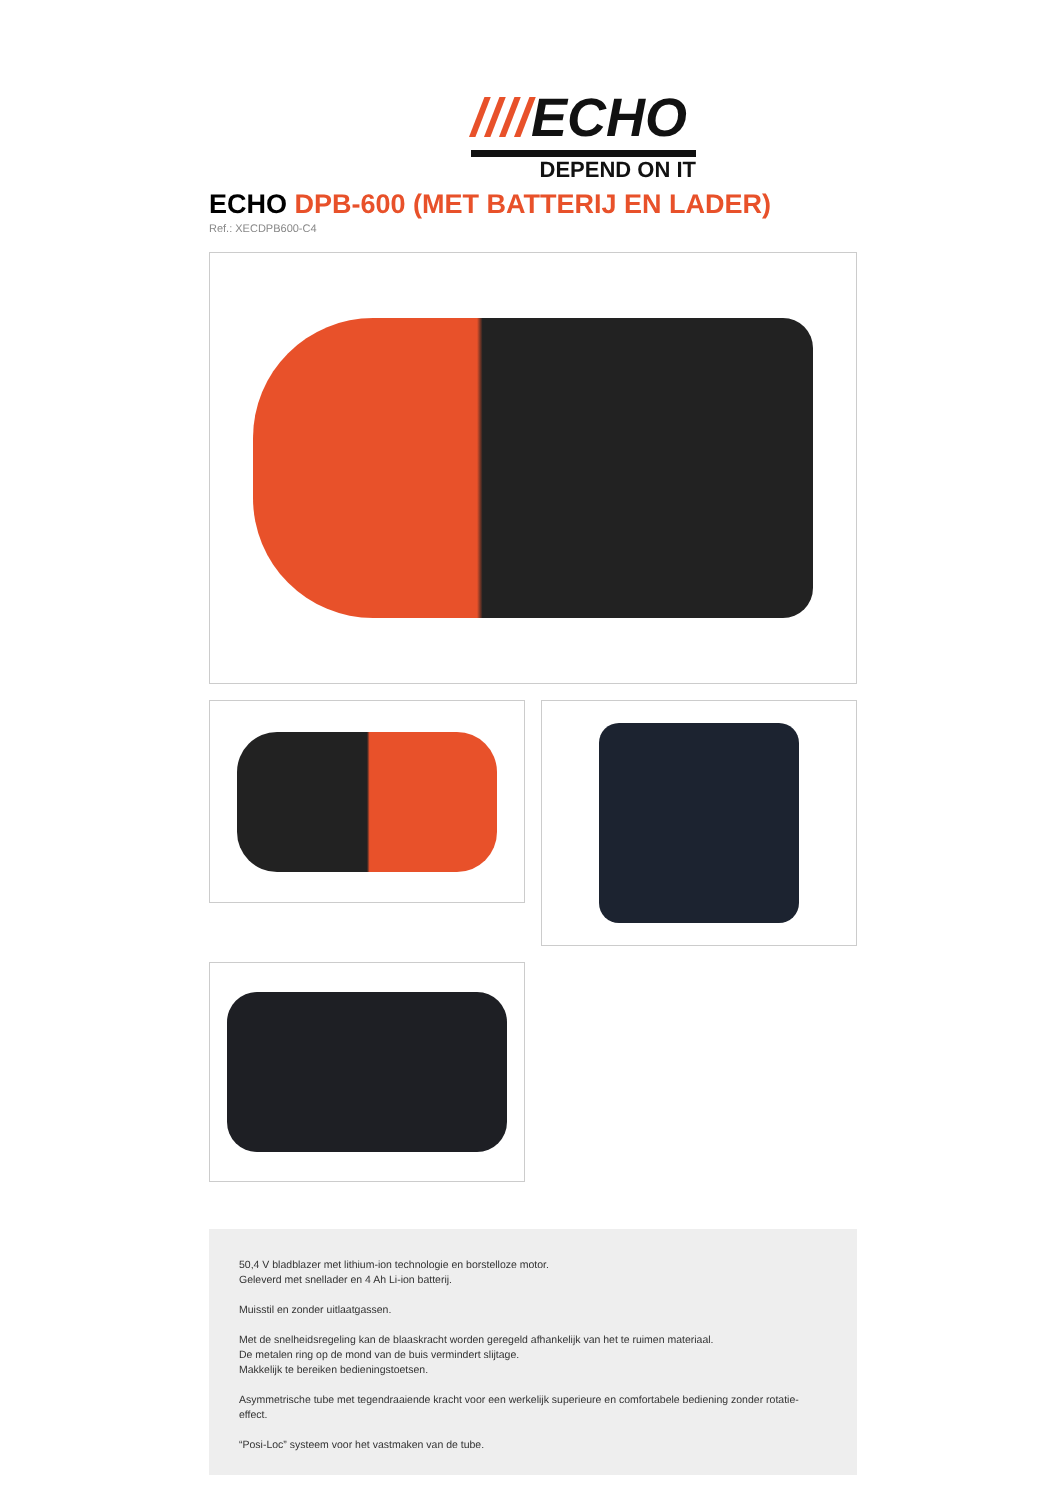////ECHO
DEPEND ON IT
ECHO DPB-600 (MET BATTERIJ EN LADER)
Ref.: XECDPB600-C4
50,4 V bladblazer met lithium-ion technologie en borstelloze motor.
Geleverd met snellader en 4 Ah Li-ion batterij.
Muisstil en zonder uitlaatgassen.
Met de snelheidsregeling kan de blaaskracht worden geregeld afhankelijk van het te ruimen materiaal.
De metalen ring op de mond van de buis vermindert slijtage.
Makkelijk te bereiken bedieningstoetsen.
Asymmetrische tube met tegendraaiende kracht voor een werkelijk superieure en comfortabele bediening zonder rotatie-effect.
“Posi-Loc” systeem voor het vastmaken van de tube.